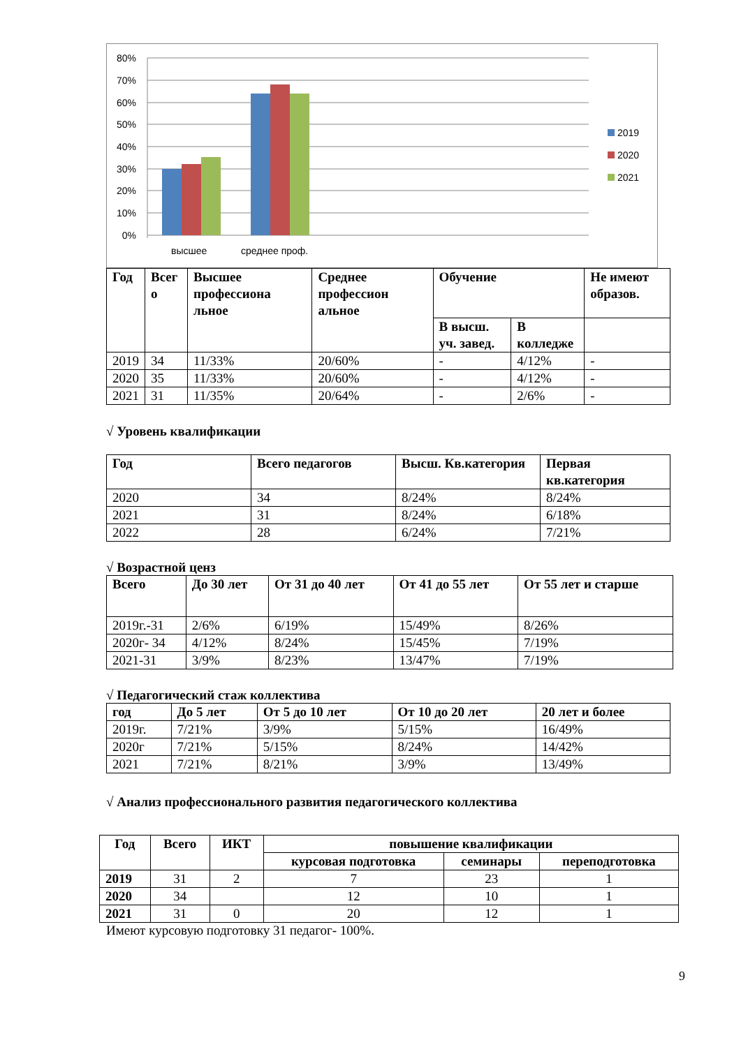80%
70%
60%
50%
40%
30%
20%
10%
0%
высшее
среднее проф.
2019
2020
2021
| Год | Всег о | Высшее профессиона льное | Среднее профессион альное | Обучение | | Не имеют образов. |
| --- | --- | --- | --- | --- | --- | --- |
| | | | | В высш. уч. завед. | В колледже | |
| 2019 | 34 | 11/33% | 20/60% | - | 4/12% | - |
| 2020 | 35 | 11/33% | 20/60% | - | 4/12% | - |
| 2021 | 31 | 11/35% | 20/64% | - | 2/6% | - |
√ Уровень квалификации
| Год | Всего педагогов | Высш. Кв.категория | Первая кв.категория |
| --- | --- | --- | --- |
| 2020 | 34 | 8/24% | 8/24% |
| 2021 | 31 | 8/24% | 6/18% |
| 2022 | 28 | 6/24% | 7/21% |
√ Возрастной ценз
| Всего | До 30 лет | От 31 до 40 лет | От 41 до 55 лет | От 55 лет и старше |
| --- | --- | --- | --- | --- |
| 2019г.-31 | 2/6% | 6/19% | 15/49% | 8/26% |
| 2020г- 34 | 4/12% | 8/24% | 15/45% | 7/19% |
| 2021-31 | 3/9% | 8/23% | 13/47% | 7/19% |
√ Педагогический стаж коллектива
| год | До 5 лет | От 5 до 10 лет | От 10 до 20 лет | 20 лет и более |
| --- | --- | --- | --- | --- |
| 2019г. | 7/21% | 3/9% | 5/15% | 16/49% |
| 2020г | 7/21% | 5/15% | 8/24% | 14/42% |
| 2021 | 7/21% | 8/21% | 3/9% | 13/49% |
√ Анализ профессионального развития педагогического коллектива
| Год | Всего | ИКТ | повышение квалификации | | |
| --- | --- | --- | --- | --- | --- |
| | | | курсовая подготовка | семинары | переподготовка |
| 2019 | 31 | 2 | 7 | 23 | 1 |
| 2020 | 34 | | 12 | 10 | 1 |
| 2021 | 31 | 0 | 20 | 12 | 1 |
Имеют курсовую подготовку 31 педагог- 100%.
9